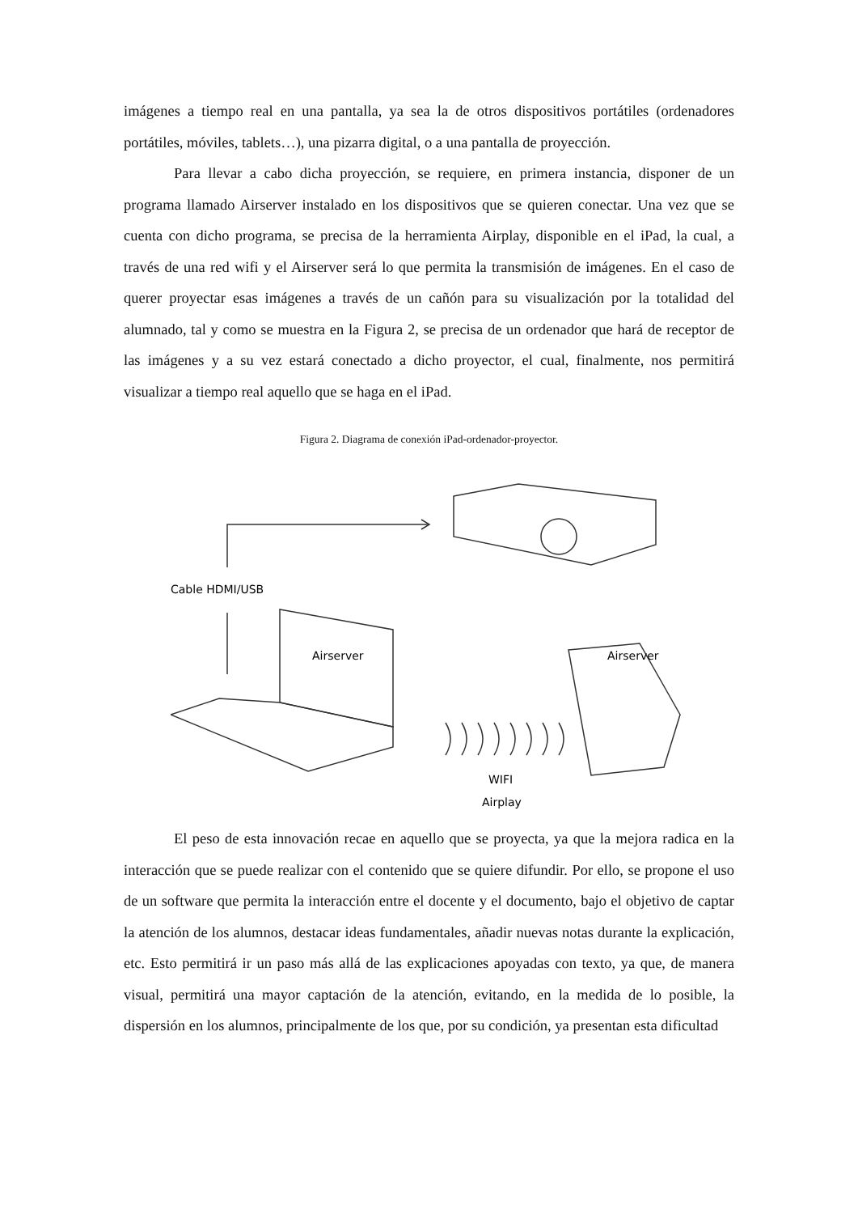imágenes a tiempo real en una pantalla, ya sea la de otros dispositivos portátiles (ordenadores portátiles, móviles, tablets…), una pizarra digital, o a una pantalla de proyección.
Para llevar a cabo dicha proyección, se requiere, en primera instancia, disponer de un programa llamado Airserver instalado en los dispositivos que se quieren conectar. Una vez que se cuenta con dicho programa, se precisa de la herramienta Airplay, disponible en el iPad, la cual, a través de una red wifi y el Airserver será lo que permita la transmisión de imágenes. En el caso de querer proyectar esas imágenes a través de un cañón para su visualización por la totalidad del alumnado, tal y como se muestra en la Figura 2, se precisa de un ordenador que hará de receptor de las imágenes y a su vez estará conectado a dicho proyector, el cual, finalmente, nos permitirá visualizar a tiempo real aquello que se haga en el iPad.
Figura 2. Diagrama de conexión iPad-ordenador-proyector.
Cable HDMI/USB
Airserver
Airserver
WIFI
Airplay
El peso de esta innovación recae en aquello que se proyecta, ya que la mejora radica en la interacción que se puede realizar con el contenido que se quiere difundir. Por ello, se propone el uso de un software que permita la interacción entre el docente y el documento, bajo el objetivo de captar la atención de los alumnos, destacar ideas fundamentales, añadir nuevas notas durante la explicación, etc. Esto permitirá ir un paso más allá de las explicaciones apoyadas con texto, ya que, de manera visual, permitirá una mayor captación de la atención, evitando, en la medida de lo posible, la dispersión en los alumnos, principalmente de los que, por su condición, ya presentan esta dificultad